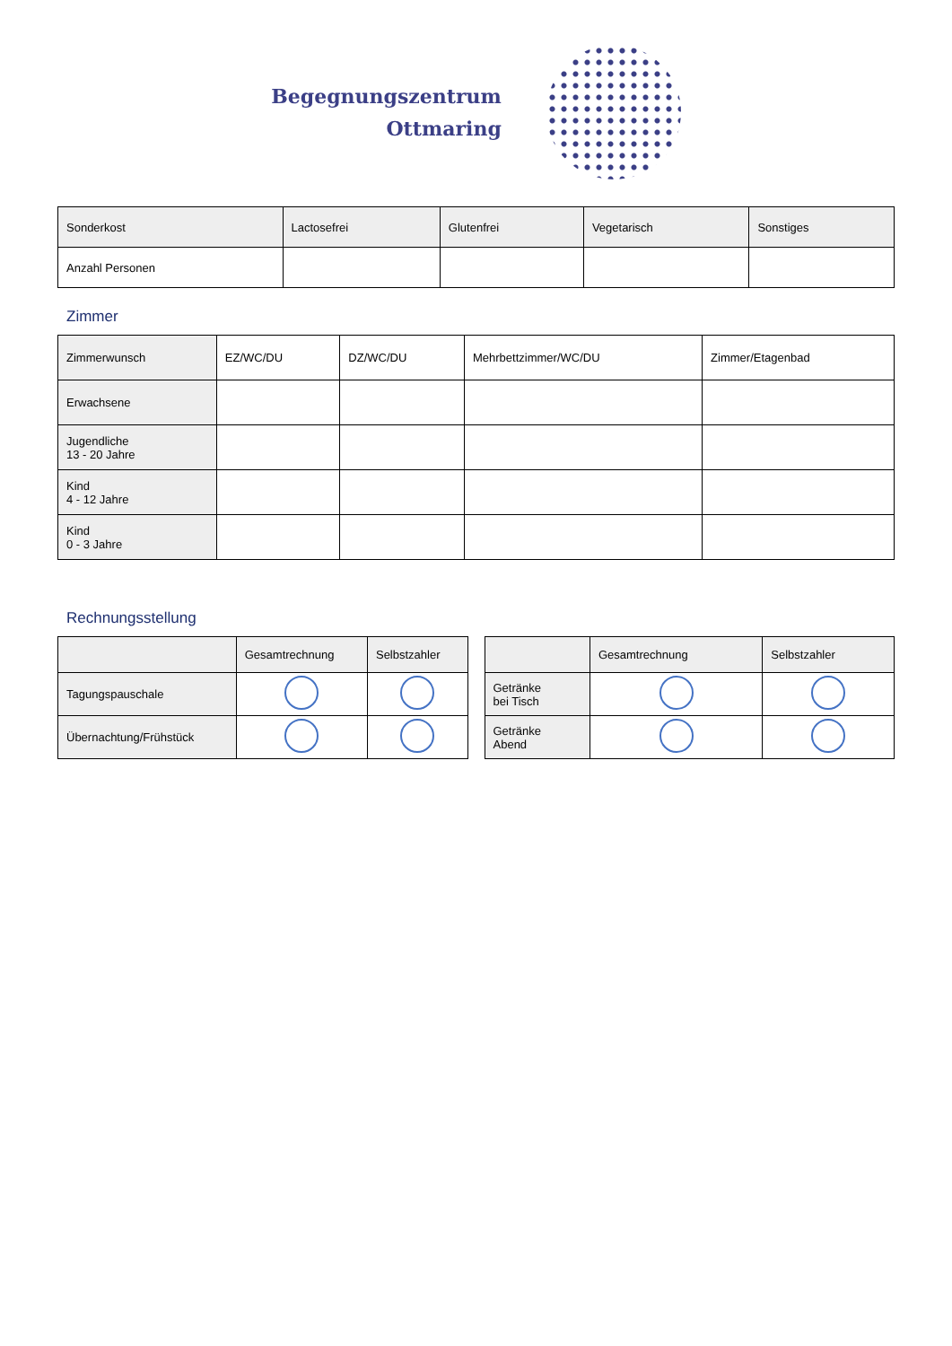Begegnungszentrum
Ottmaring
| Sonderkost | Lactosefrei | Glutenfrei | Vegetarisch | Sonstiges |
| Anzahl Personen | | | | |
Zimmer
| Zimmerwunsch | EZ/WC/DU | DZ/WC/DU | Mehrbettzimmer/WC/DU | Zimmer/Etagenbad |
| Erwachsene | | | | |
| Jugendliche 13 - 20 Jahre | | | | |
| Kind 4 - 12 Jahre | | | | |
| Kind 0 - 3 Jahre | | | | |
Rechnungsstellung
| | Gesamtrechnung | Selbstzahler |
| --- | --- | --- |
| Tagungspauschale | | |
| Übernachtung/Frühstück | | |
| | Gesamtrechnung | Selbstzahler |
| --- | --- | --- |
| Getränke bei Tisch | | |
| Getränke Abend | | |